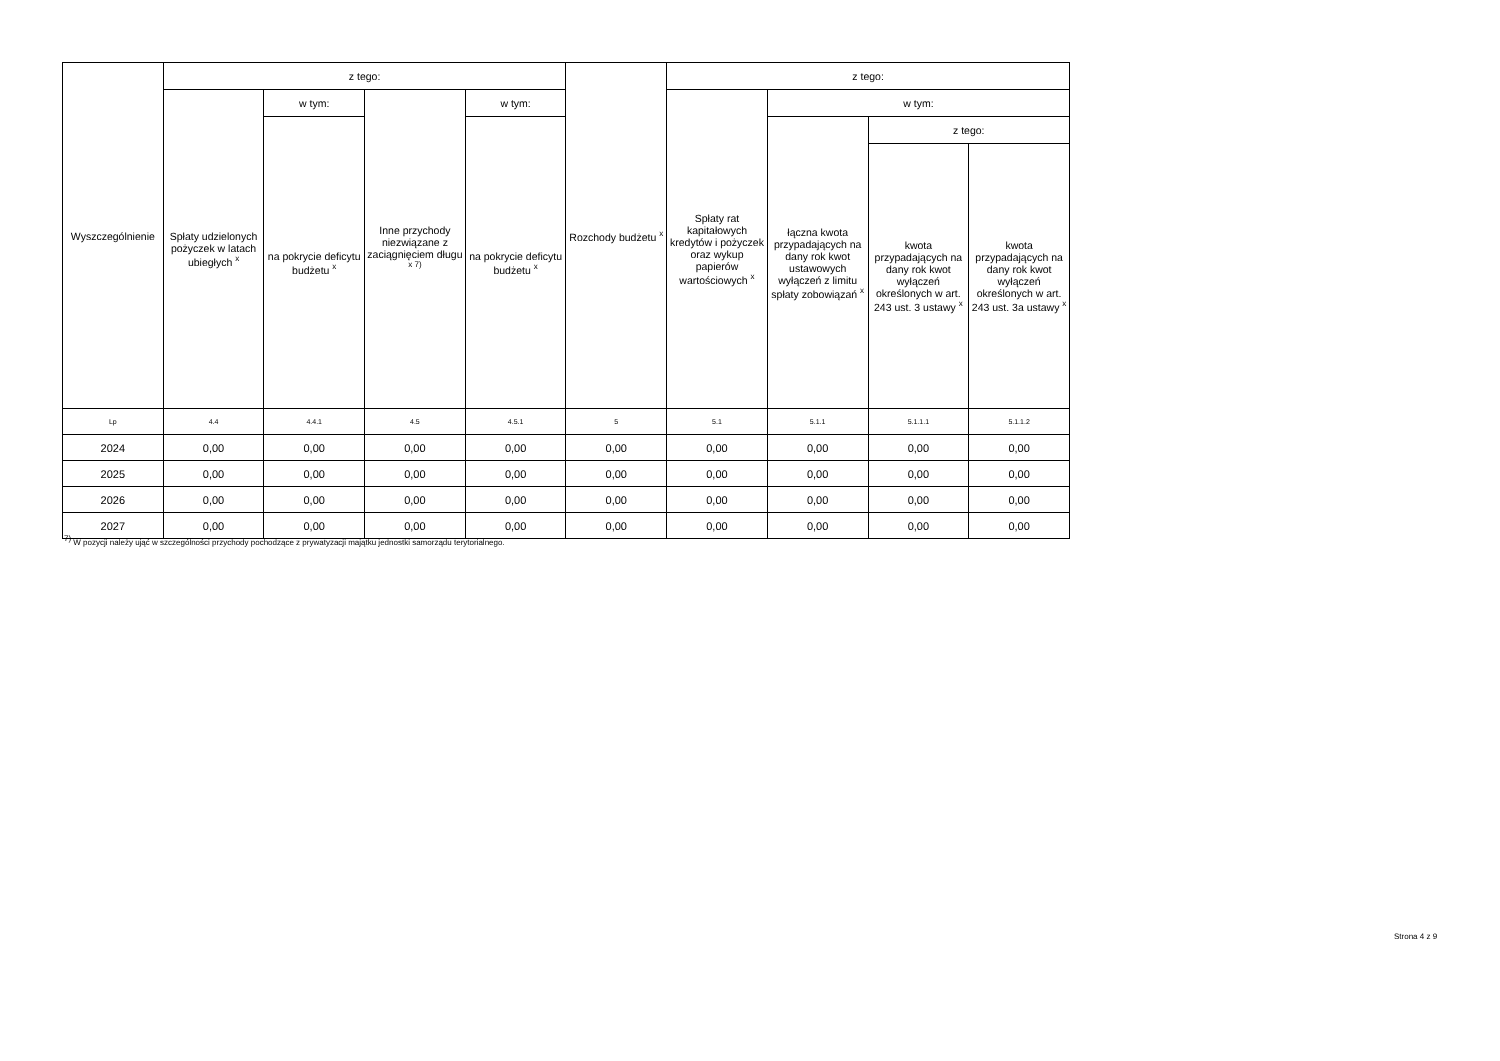| Wyszczególnienie | z tego: | | | | Rozchody budżetu <sup>x</sup> | z tego: | | | |
| --- | --- | --- | --- | --- | --- | --- | --- | --- | --- |
| | Spłaty udzielonych pożyczek w latach ubiegłych <sup>x</sup> | w tym: | Inne przychody niezwiązane z zaciągnięciem długu <sup>x 7)</sup> | w tym: | | Spłaty rat kapitałowych kredytów i pożyczek oraz wykup papierów wartościowych <sup>x</sup> | w tym: | | |
| | | na pokrycie deficytu budżetu <sup>x</sup> | | na pokrycie deficytu budżetu <sup>x</sup> | | | łączna kwota przypadających na dany rok kwot ustawowych wyłączeń z limitu spłaty zobowiązań <sup>x</sup> | z tego: | |
| | | | | | | | | kwota przypadających na dany rok kwot wyłączeń określonych w art. 243 ust. 3 ustawy <sup>x</sup> | kwota przypadających na dany rok kwot wyłączeń określonych w art. 243 ust. 3a ustawy <sup>x</sup> |
| Lp | 4.4 | 4.4.1 | 4.5 | 4.5.1 | 5 | 5.1 | 5.1.1 | 5.1.1.1 | 5.1.1.2 |
| 2024 | 0,00 | 0,00 | 0,00 | 0,00 | 0,00 | 0,00 | 0,00 | 0,00 | 0,00 |
| 2025 | 0,00 | 0,00 | 0,00 | 0,00 | 0,00 | 0,00 | 0,00 | 0,00 | 0,00 |
| 2026 | 0,00 | 0,00 | 0,00 | 0,00 | 0,00 | 0,00 | 0,00 | 0,00 | 0,00 |
| 2027 | 0,00 | 0,00 | 0,00 | 0,00 | 0,00 | 0,00 | 0,00 | 0,00 | 0,00 |
<sup>7)</sup> W pozycji należy ująć w szczególności przychody pochodzące z prywatyzacji majątku jednostki samorządu terytorialnego.
Strona 4 z 9